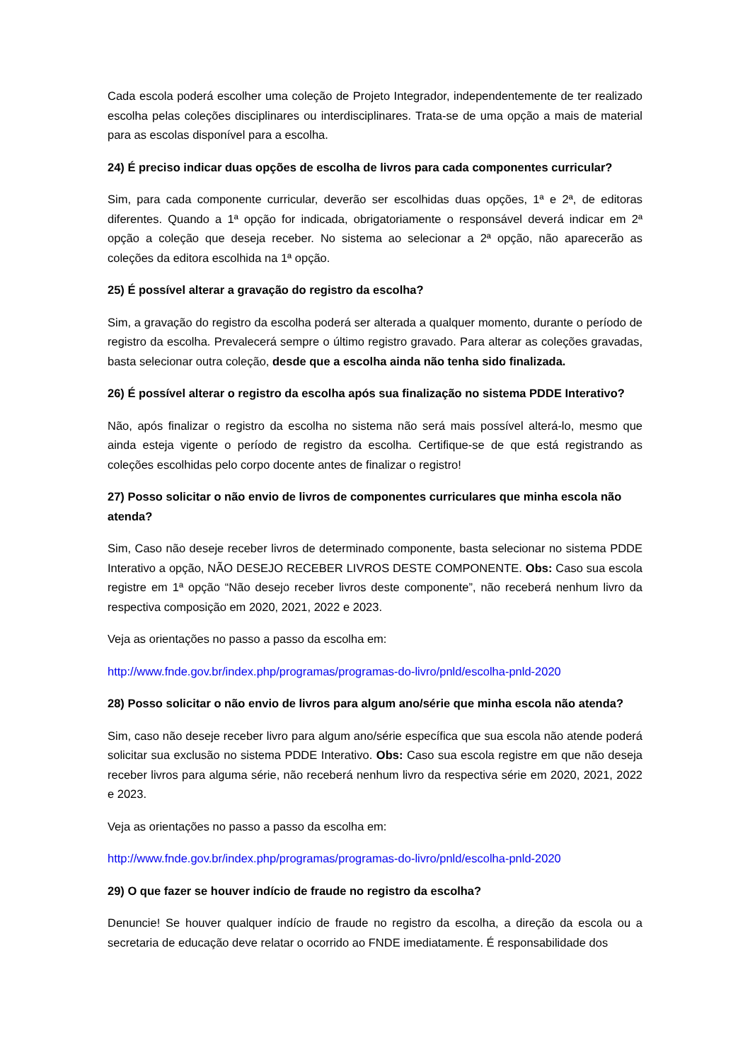Cada escola poderá escolher uma coleção de Projeto Integrador, independentemente de ter realizado escolha pelas coleções disciplinares ou interdisciplinares. Trata-se de uma opção a mais de material para as escolas disponível para a escolha.
24) É preciso indicar duas opções de escolha de livros para cada componentes curricular?
Sim, para cada componente curricular, deverão ser escolhidas duas opções, 1ª e 2ª, de editoras diferentes. Quando a 1ª opção for indicada, obrigatoriamente o responsável deverá indicar em 2ª opção a coleção que deseja receber. No sistema ao selecionar a 2ª opção, não aparecerão as coleções da editora escolhida na 1ª opção.
25) É possível alterar a gravação do registro da escolha?
Sim, a gravação do registro da escolha poderá ser alterada a qualquer momento, durante o período de registro da escolha. Prevalecerá sempre o último registro gravado. Para alterar as coleções gravadas, basta selecionar outra coleção, desde que a escolha ainda não tenha sido finalizada.
26) É possível alterar o registro da escolha após sua finalização no sistema PDDE Interativo?
Não, após finalizar o registro da escolha no sistema não será mais possível alterá-lo, mesmo que ainda esteja vigente o período de registro da escolha. Certifique-se de que está registrando as coleções escolhidas pelo corpo docente antes de finalizar o registro!
27) Posso solicitar o não envio de livros de componentes curriculares que minha escola não atenda?
Sim, Caso não deseje receber livros de determinado componente, basta selecionar no sistema PDDE Interativo a opção, NÃO DESEJO RECEBER LIVROS DESTE COMPONENTE. Obs: Caso sua escola registre em 1ª opção “Não desejo receber livros deste componente”, não receberá nenhum livro da respectiva composição em 2020, 2021, 2022 e 2023.
Veja as orientações no passo a passo da escolha em:
http://www.fnde.gov.br/index.php/programas/programas-do-livro/pnld/escolha-pnld-2020
28) Posso solicitar o não envio de livros para algum ano/série que minha escola não atenda?
Sim, caso não deseje receber livro para algum ano/série específica que sua escola não atende poderá solicitar sua exclusão no sistema PDDE Interativo. Obs: Caso sua escola registre em que não deseja receber livros para alguma série, não receberá nenhum livro da respectiva série em 2020, 2021, 2022 e 2023.
Veja as orientações no passo a passo da escolha em:
http://www.fnde.gov.br/index.php/programas/programas-do-livro/pnld/escolha-pnld-2020
29) O que fazer se houver indício de fraude no registro da escolha?
Denuncie! Se houver qualquer indício de fraude no registro da escolha, a direção da escola ou a secretaria de educação deve relatar o ocorrido ao FNDE imediatamente. É responsabilidade dos